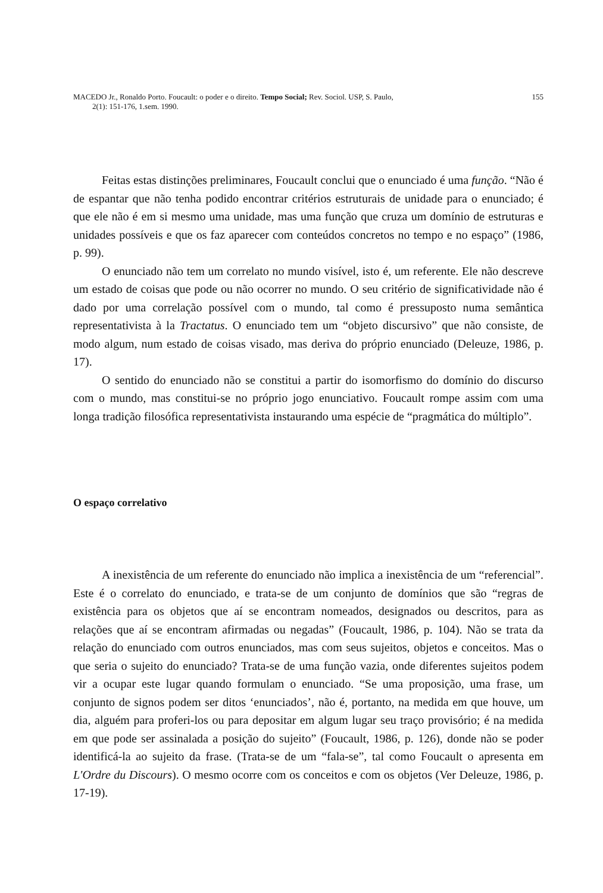MACEDO Jr., Ronaldo Porto. Foucault: o poder e o direito. Tempo Social; Rev. Sociol. USP, S. Paulo, 155
2(1): 151-176, 1.sem. 1990.
Feitas estas distinções preliminares, Foucault conclui que o enunciado é uma função. “Não é de espantar que não tenha podido encontrar critérios estruturais de unidade para o enunciado; é que ele não é em si mesmo uma unidade, mas uma função que cruza um domínio de estruturas e unidades possíveis e que os faz aparecer com conteúdos concretos no tempo e no espaço” (1986, p. 99).
O enunciado não tem um correlato no mundo visível, isto é, um referente. Ele não descreve um estado de coisas que pode ou não ocorrer no mundo. O seu critério de significatividade não é dado por uma correlação possível com o mundo, tal como é pressuposto numa semântica representativista à la Tractatus. O enunciado tem um “objeto discursivo” que não consiste, de modo algum, num estado de coisas visado, mas deriva do próprio enunciado (Deleuze, 1986, p. 17).
O sentido do enunciado não se constitui a partir do isomorfismo do domínio do discurso com o mundo, mas constitui-se no próprio jogo enunciativo. Foucault rompe assim com uma longa tradição filosófica representativista instaurando uma espécie de “pragmática do múltiplo”.
O espaço correlativo
A inexistência de um referente do enunciado não implica a inexistência de um “referencial”. Este é o correlato do enunciado, e trata-se de um conjunto de domínios que são “regras de existência para os objetos que aí se encontram nomeados, designados ou descritos, para as relações que aí se encontram afirmadas ou negadas” (Foucault, 1986, p. 104). Não se trata da relação do enunciado com outros enunciados, mas com seus sujeitos, objetos e conceitos. Mas o que seria o sujeito do enunciado? Trata-se de uma função vazia, onde diferentes sujeitos podem vir a ocupar este lugar quando formulam o enunciado. “Se uma proposição, uma frase, um conjunto de signos podem ser ditos ‘enunciados’, não é, portanto, na medida em que houve, um dia, alguém para proferi-los ou para depositar em algum lugar seu traço provisório; é na medida em que pode ser assinalada a posição do sujeito” (Foucault, 1986, p. 126), donde não se poder identificá-la ao sujeito da frase. (Trata-se de um “fala-se”, tal como Foucault o apresenta em L'Ordre du Discours). O mesmo ocorre com os conceitos e com os objetos (Ver Deleuze, 1986, p. 17-19).